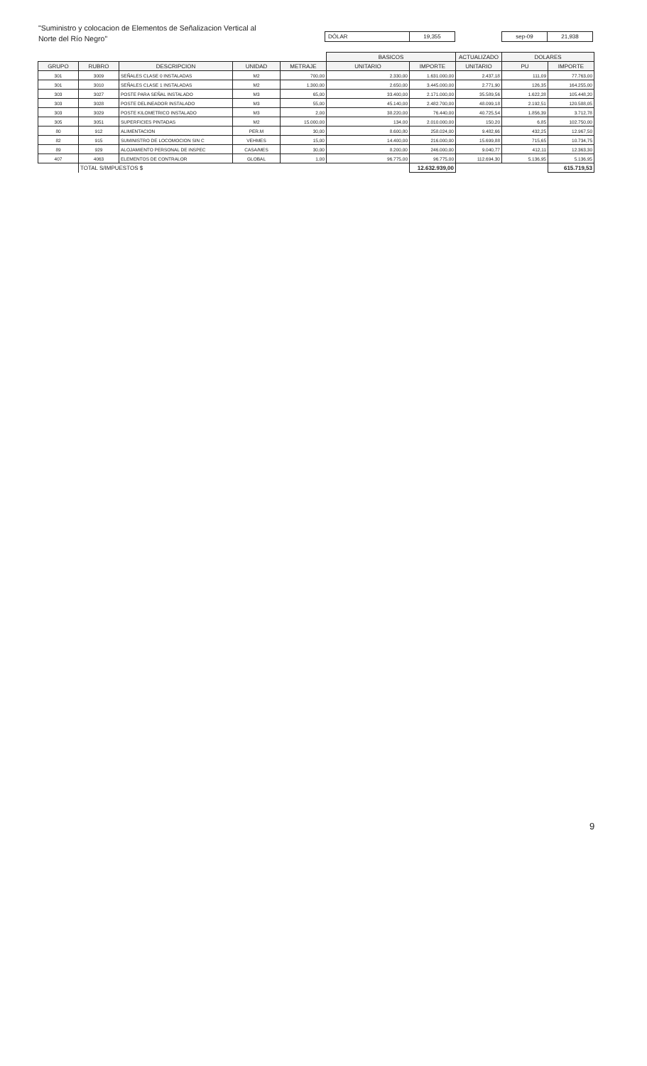"Suministro y colocacion de Elementos de Señalizacion Vertical al
Norte del Río Negro"
| DÓLAR | 19,355 |
| sep-09 | 21,938 |
| | | | | | BASICOS | | ACTUALIZADO | DOLARES | |
| --- | --- | --- | --- | --- | --- | --- | --- | --- | --- |
| GRUPO | RUBRO | DESCRIPCION | UNIDAD | METRAJE | UNITARIO | IMPORTE | UNITARIO | PU | IMPORTE |
| 301 | 3009 | SEÑALES CLASE 0 INSTALADAS | M2 | 700,00 | 2.330,00 | 1.631.000,00 | 2.437,18 | 111,09 | 77.763,00 |
| 301 | 3010 | SEÑALES CLASE 1 INSTALADAS | M2 | 1.300,00 | 2.650,00 | 3.445.000,00 | 2.771,90 | 126,35 | 164.255,00 |
| 303 | 3027 | POSTE PARA SEÑAL INSTALADO | M3 | 65,00 | 33.400,00 | 2.171.000,00 | 35.589,56 | 1.622,28 | 105.448,20 |
| 303 | 3028 | POSTE DELINEADOR INSTALADO | M3 | 55,00 | 45.140,00 | 2.482.700,00 | 48.099,18 | 2.192,51 | 120.588,05 |
| 303 | 3029 | POSTE KILOMETRICO INSTALADO | M3 | 2,00 | 38.220,00 | 76.440,00 | 40.725,54 | 1.856,39 | 3.712,78 |
| 305 | 3051 | SUPERFICIES PINTADAS | M2 | 15.000,00 | 134,00 | 2.010.000,00 | 150,20 | 6,85 | 102.750,00 |
| 80 | 912 | ALIMENTACION | PER.M | 30,00 | 8.600,80 | 258.024,00 | 9.482,66 | 432,25 | 12.967,50 |
| 82 | 915 | SUMINISTRO DE LOCOMOCION SIN C | VEHMES | 15,00 | 14.400,00 | 216.000,00 | 15.699,88 | 715,65 | 10.734,75 |
| 89 | 929 | ALOJAMIENTO PERSONAL DE INSPEC | CASA/MES | 30,00 | 8.200,00 | 246.000,00 | 9.040,77 | 412,11 | 12.363,30 |
| 407 | 4063 | ELEMENTOS DE CONTRALOR | GLOBAL | 1,00 | 96.775,00 | 96.775,00 | 112.694,30 | 5.136,95 | 5.136,95 |
| | TOTAL S/IMPUESTOS $ | | | | | 12.632.939,00 | | | 615.719,53 |
9